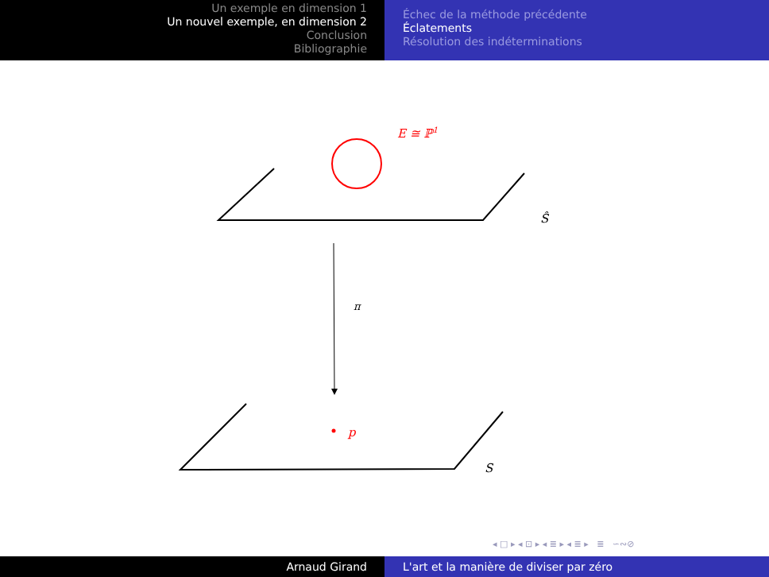Un exemple en dimension 1
Un nouvel exemple, en dimension 2
Conclusion
Bibliographie
Échec de la méthode précédente
Éclatements
Résolution des indéterminations
E ≅ ℙ<sup>1</sup>
Ŝ
π
p
S
◂ □ ▸ ◂ ⊡ ▸ ◂ ≣ ▸ ◂ ≣ ▸ ≣ ∽∾⊘
Arnaud Girand L'art et la manière de diviser par zéro